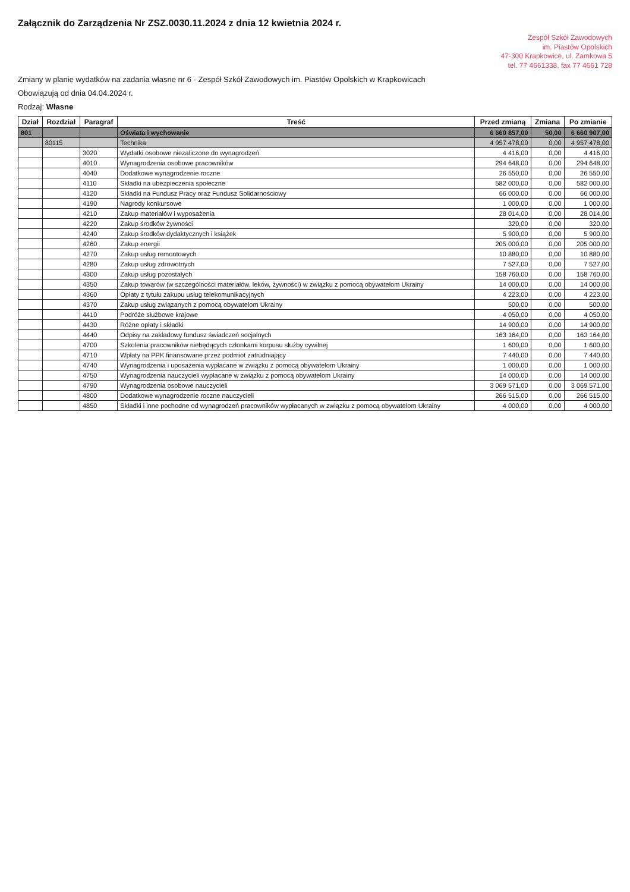Załącznik do Zarządzenia Nr ZSZ.0030.11.2024 z dnia 12 kwietnia 2024 r.
Zespół Szkół Zawodowych
im. Piastów Opolskich
47-300 Krapkowice, ul. Zamkowa 5
tel. 77 4661338, fax 77 4661 728
Zmiany w planie wydatków na zadania własne nr 6 - Zespół Szkół Zawodowych im. Piastów Opolskich w Krapkowicach
Obowiązują od dnia 04.04.2024 r.
Rodzaj: Własne
| Dział | Rozdział | Paragraf | Treść | Przed zmianą | Zmiana | Po zmianie |
| --- | --- | --- | --- | --- | --- | --- |
| 801 | | | Oświata i wychowanie | 6 660 857,00 | 50,00 | 6 660 907,00 |
| | 80115 | | Technika | 4 957 478,00 | 0,00 | 4 957 478,00 |
| | | 3020 | Wydatki osobowe niezaliczone do wynagrodzeń | 4 416,00 | 0,00 | 4 416,00 |
| | | 4010 | Wynagrodzenia osobowe pracowników | 294 648,00 | 0,00 | 294 648,00 |
| | | 4040 | Dodatkowe wynagrodzenie roczne | 26 550,00 | 0,00 | 26 550,00 |
| | | 4110 | Składki na ubezpieczenia społeczne | 582 000,00 | 0,00 | 582 000,00 |
| | | 4120 | Składki na Fundusz Pracy oraz Fundusz Solidarnościowy | 66 000,00 | 0,00 | 66 000,00 |
| | | 4190 | Nagrody konkursowe | 1 000,00 | 0,00 | 1 000,00 |
| | | 4210 | Zakup materiałów i wyposażenia | 28 014,00 | 0,00 | 28 014,00 |
| | | 4220 | Zakup środków żywności | 320,00 | 0,00 | 320,00 |
| | | 4240 | Zakup środków dydaktycznych i książek | 5 900,00 | 0,00 | 5 900,00 |
| | | 4260 | Zakup energii | 205 000,00 | 0,00 | 205 000,00 |
| | | 4270 | Zakup usług remontowych | 10 880,00 | 0,00 | 10 880,00 |
| | | 4280 | Zakup usług zdrowotnych | 7 527,00 | 0,00 | 7 527,00 |
| | | 4300 | Zakup usług pozostałych | 158 760,00 | 0,00 | 158 760,00 |
| | | 4350 | Zakup towarów (w szczególności materiałów, leków, żywności) w związku z pomocą obywatelom Ukrainy | 14 000,00 | 0,00 | 14 000,00 |
| | | 4360 | Opłaty z tytułu zakupu usług telekomunikacyjnych | 4 223,00 | 0,00 | 4 223,00 |
| | | 4370 | Zakup usług związanych z pomocą obywatelom Ukrainy | 500,00 | 0,00 | 500,00 |
| | | 4410 | Podróże służbowe krajowe | 4 050,00 | 0,00 | 4 050,00 |
| | | 4430 | Różne opłaty i składki | 14 900,00 | 0,00 | 14 900,00 |
| | | 4440 | Odpisy na zakładowy fundusz świadczeń socjalnych | 163 164,00 | 0,00 | 163 164,00 |
| | | 4700 | Szkolenia pracowników niebędących członkami korpusu służby cywilnej | 1 600,00 | 0,00 | 1 600,00 |
| | | 4710 | Wpłaty na PPK finansowane przez podmiot zatrudniający | 7 440,00 | 0,00 | 7 440,00 |
| | | 4740 | Wynagrodzenia i uposażenia wypłacane w związku z pomocą obywatelom Ukrainy | 1 000,00 | 0,00 | 1 000,00 |
| | | 4750 | Wynagrodzenia nauczycieli wypłacane w związku z pomocą obywatelom Ukrainy | 14 000,00 | 0,00 | 14 000,00 |
| | | 4790 | Wynagrodzenia osobowe nauczycieli | 3 069 571,00 | 0,00 | 3 069 571,00 |
| | | 4800 | Dodatkowe wynagrodzenie roczne nauczycieli | 266 515,00 | 0,00 | 266 515,00 |
| | | 4850 | Składki i inne pochodne od wynagrodzeń pracowników wypłacanych w związku z pomocą obywatelom Ukrainy | 4 000,00 | 0,00 | 4 000,00 |